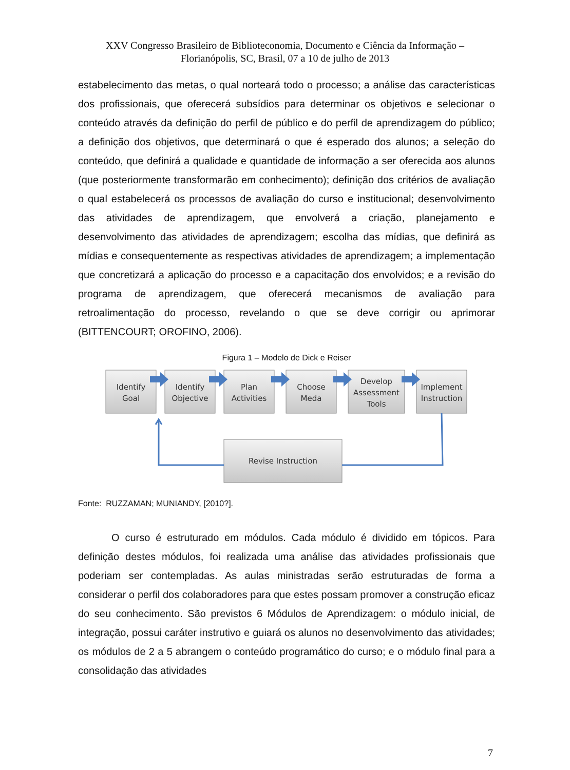XXV Congresso Brasileiro de Biblioteconomia, Documento e Ciência da Informação –
Florianópolis, SC, Brasil, 07 a 10 de julho de 2013
estabelecimento das metas, o qual norteará todo o processo; a análise das características dos profissionais, que oferecerá subsídios para determinar os objetivos e selecionar o conteúdo através da definição do perfil de público e do perfil de aprendizagem do público; a definição dos objetivos, que determinará o que é esperado dos alunos; a seleção do conteúdo, que definirá a qualidade e quantidade de informação a ser oferecida aos alunos (que posteriormente transformarão em conhecimento); definição dos critérios de avaliação o qual estabelecerá os processos de avaliação do curso e institucional; desenvolvimento das atividades de aprendizagem, que envolverá a criação, planejamento e desenvolvimento das atividades de aprendizagem; escolha das mídias, que definirá as mídias e consequentemente as respectivas atividades de aprendizagem; a implementação que concretizará a aplicação do processo e a capacitação dos envolvidos; e a revisão do programa de aprendizagem, que oferecerá mecanismos de avaliação para retroalimentação do processo, revelando o que se deve corrigir ou aprimorar (BITTENCOURT; OROFINO, 2006).
Figura 1 – Modelo de Dick e Reiser
Identify
Goal
Identify
Objective
Plan
Activities
Choose
Meda
Develop
Assessment
Tools
Implement
Instruction
Revise Instruction
Fonte: RUZZAMAN; MUNIANDY, [2010?].
O curso é estruturado em módulos. Cada módulo é dividido em tópicos. Para definição destes módulos, foi realizada uma análise das atividades profissionais que poderiam ser contempladas. As aulas ministradas serão estruturadas de forma a considerar o perfil dos colaboradores para que estes possam promover a construção eficaz do seu conhecimento. São previstos 6 Módulos de Aprendizagem: o módulo inicial, de integração, possui caráter instrutivo e guiará os alunos no desenvolvimento das atividades; os módulos de 2 a 5 abrangem o conteúdo programático do curso; e o módulo final para a consolidação das atividades
7